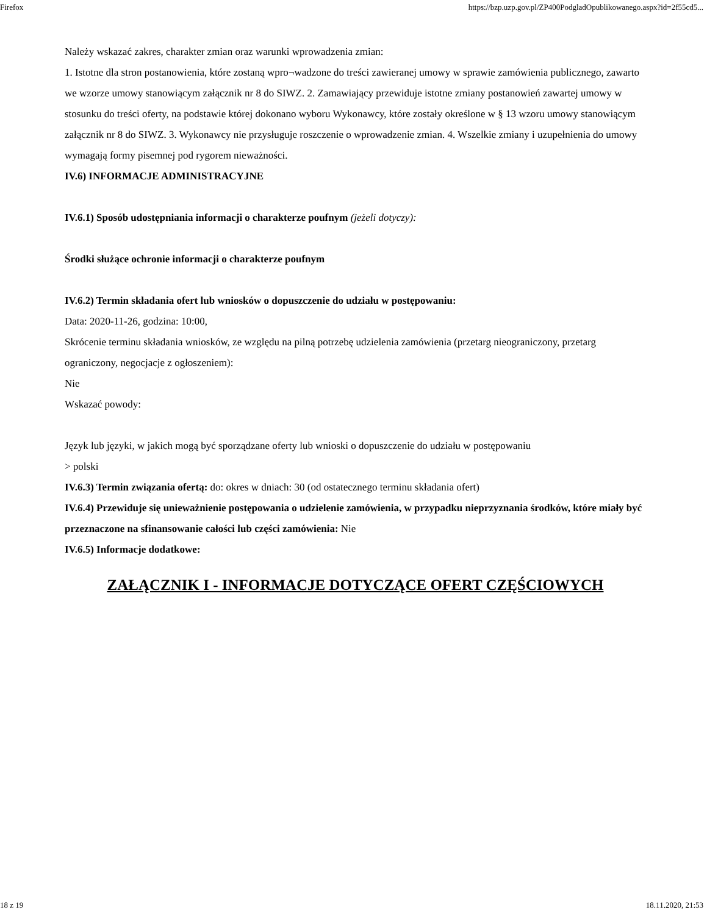Firefox https://bzp.uzp.gov.pl/ZP400PodgladOpublikowanego.aspx?id=2f55cd5...
Należy wskazać zakres, charakter zmian oraz warunki wprowadzenia zmian:
1. Istotne dla stron postanowienia, które zostaną wpro¬wadzone do treści zawieranej umowy w sprawie zamówienia publicznego, zawarto we wzorze umowy stanowiącym załącznik nr 8 do SIWZ. 2. Zamawiający przewiduje istotne zmiany postanowień zawartej umowy w stosunku do treści oferty, na podstawie której dokonano wyboru Wykonawcy, które zostały określone w § 13 wzoru umowy stanowiącym załącznik nr 8 do SIWZ. 3. Wykonawcy nie przysługuje roszczenie o wprowadzenie zmian. 4. Wszelkie zmiany i uzupełnienia do umowy wymagają formy pisemnej pod rygorem nieważności.
IV.6) INFORMACJE ADMINISTRACYJNE
IV.6.1) Sposób udostępniania informacji o charakterze poufnym (jeżeli dotyczy):
Środki służące ochronie informacji o charakterze poufnym
IV.6.2) Termin składania ofert lub wniosków o dopuszczenie do udziału w postępowaniu:
Data: 2020-11-26, godzina: 10:00,
Skrócenie terminu składania wniosków, ze względu na pilną potrzebę udzielenia zamówienia (przetarg nieograniczony, przetarg ograniczony, negocjacje z ogłoszeniem):
Nie
Wskazać powody:
Język lub języki, w jakich mogą być sporządzane oferty lub wnioski o dopuszczenie do udziału w postępowaniu
> polski
IV.6.3) Termin związania ofertą: do: okres w dniach: 30 (od ostatecznego terminu składania ofert)
IV.6.4) Przewiduje się unieważnienie postępowania o udzielenie zamówienia, w przypadku nieprzyznania środków, które miały być przeznaczone na sfinansowanie całości lub części zamówienia: Nie
IV.6.5) Informacje dodatkowe:
ZAŁĄCZNIK I - INFORMACJE DOTYCZĄCE OFERT CZĘŚCIOWYCH
18 z 19 18.11.2020, 21:53